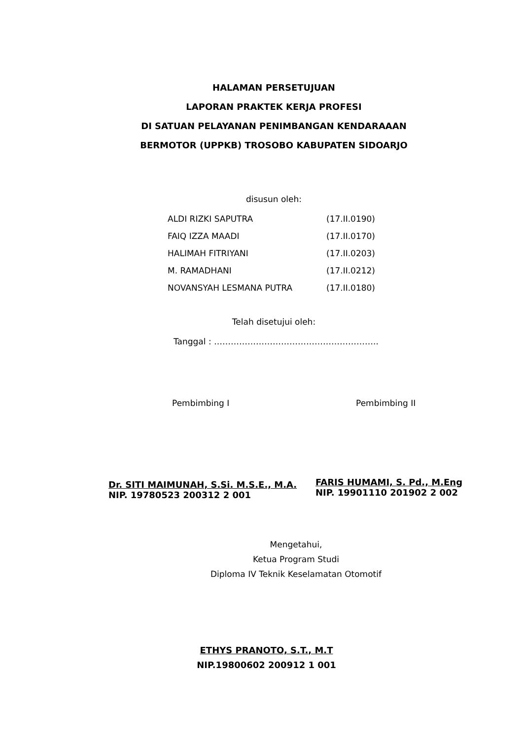HALAMAN PERSETUJUAN
LAPORAN PRAKTEK KERJA PROFESI
DI SATUAN PELAYANAN PENIMBANGAN KENDARAAAN
BERMOTOR (UPPKB) TROSOBO KABUPATEN SIDOARJO
disusun oleh:
| ALDI RIZKI SAPUTRA | (17.II.0190) |
| FAIQ IZZA MAADI | (17.II.0170) |
| HALIMAH FITRIYANI | (17.II.0203) |
| M. RAMADHANI | (17.II.0212) |
| NOVANSYAH LESMANA PUTRA | (17.II.0180) |
Telah disetujui oleh:
Tanggal : …………………………………………………..
Pembimbing I Pembimbing II
Dr. SITI MAIMUNAH, S.Si. M.S.E., M.A.
NIP. 19780523 200312 2 001
FARIS HUMAMI, S. Pd., M.Eng
NIP. 19901110 201902 2 002
Mengetahui,
Ketua Program Studi
Diploma IV Teknik Keselamatan Otomotif
ETHYS PRANOTO, S.T., M.T
NIP.19800602 200912 1 001